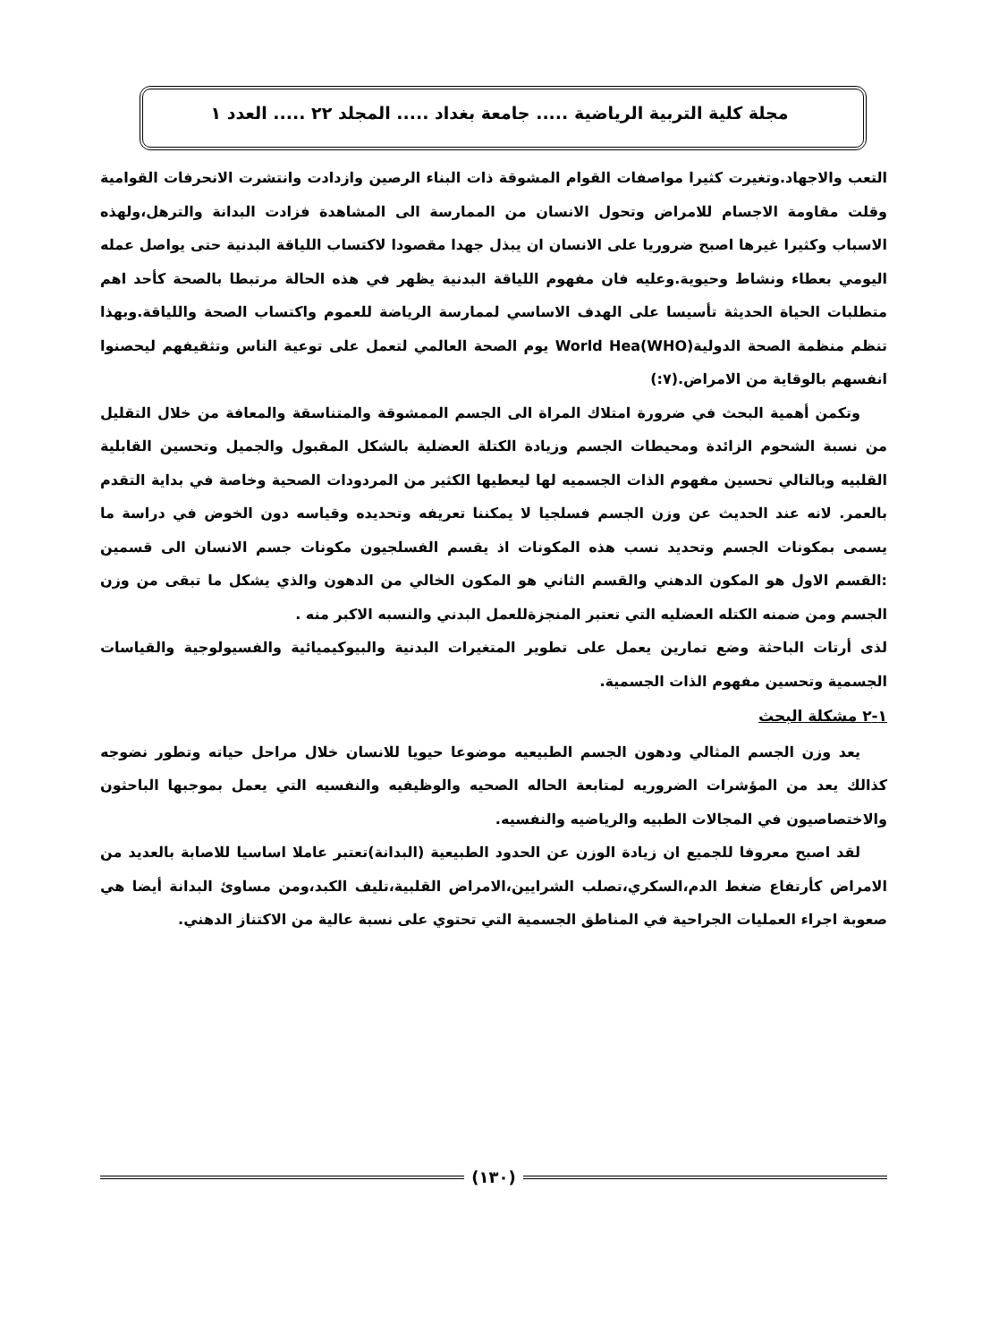مجلة كلية التربية الرياضية ..... جامعة بغداد ..... المجلد ٢٢ ..... العدد ١
التعب والاجهاد.وتغيرت كثيرا مواصفات القوام المشوقة ذات البناء الرصين وازدادت وانتشرت الانحرفات القوامية وقلت مقاومة الاجسام للامراض وتحول الانسان من الممارسة الى المشاهدة فزادت البدانة والترهل،ولهذه الاسباب وكثيرا غيرها اصبح ضروريا على الانسان ان يبذل جهدا مقصودا لاكتساب اللياقة البدنية حتى يواصل عمله اليومي بعطاء ونشاط وحيوية.وعليه فان مفهوم اللياقة البدنية يظهر في هذه الحالة مرتبطا بالصحة كأحد اهم متطلبات الحياة الحديثة تأسيسا على الهدف الاساسي لممارسة الرياضة للعموم واكتساب الصحة واللياقة.وبهذا تنظم منظمة الصحة الدولية(World Hea(WHO يوم الصحة العالمي لتعمل على توعية الناس وتثقيفهم ليحصنوا انفسهم بالوقاية من الامراض.(٧:)
وتكمن أهمية البحث في ضرورة امتلاك المراة الى الجسم الممشوقة والمتناسقة والمعافة من خلال التقليل من نسبة الشحوم الزائدة ومحيطات الجسم وزيادة الكتلة العضلية بالشكل المقبول والجميل وتحسين القابلية القلبيه وبالتالي تحسين مفهوم الذات الجسميه لها ليعطيها الكثير من المردودات الصحية وخاصة في بداية التقدم بالعمر. لانه عند الحديث عن وزن الجسم فسلجيا لا يمكننا تعريفه وتحديده وقياسه دون الخوض في دراسة ما يسمى بمكونات الجسم وتحديد نسب هذه المكونات اذ يقسم الفسلجيون مكونات جسم الانسان الى قسمين :القسم الاول هو المكون الدهني والقسم الثاني هو المكون الخالي من الدهون والذي يشكل ما تبقى من وزن الجسم ومن ضمنه الكتله العضليه التي تعتبر المنجزةللعمل البدني والنسبه الاكبر منه .
لذى أرتات الباحثة وضع تمارين يعمل على تطوير المتغيرات البدنية والبيوكيميائية والفسيولوجية والقياسات الجسمية وتحسين مفهوم الذات الجسمية.
١-٢ مشكلة البحث
يعد وزن الجسم المثالي ودهون الجسم الطبيعيه موضوعا حيويا للانسان خلال مراحل حياته وتطور نضوجه كذالك يعد من المؤشرات الضروريه لمتابعة الحاله الصحيه والوظيفيه والنفسيه التي يعمل بموجبها الباحثون والاختصاصيون في المجالات الطبيه والرياضيه والنفسيه.
لقد اصبح معروفا للجميع ان زيادة الوزن عن الحدود الطبيعية (البدانة)تعتبر عاملا اساسيا للاصابة بالعديد من الامراض كأرتفاع ضغط الدم،السكري،تصلب الشرايين،الامراض القلبية،تليف الكبد،ومن مساوئ البدانة أيضا هي صعوبة اجراء العمليات الجراحية في المناطق الجسمية التي تحتوي على نسبة عالية من الاكتناز الدهني.
(١٣٠)